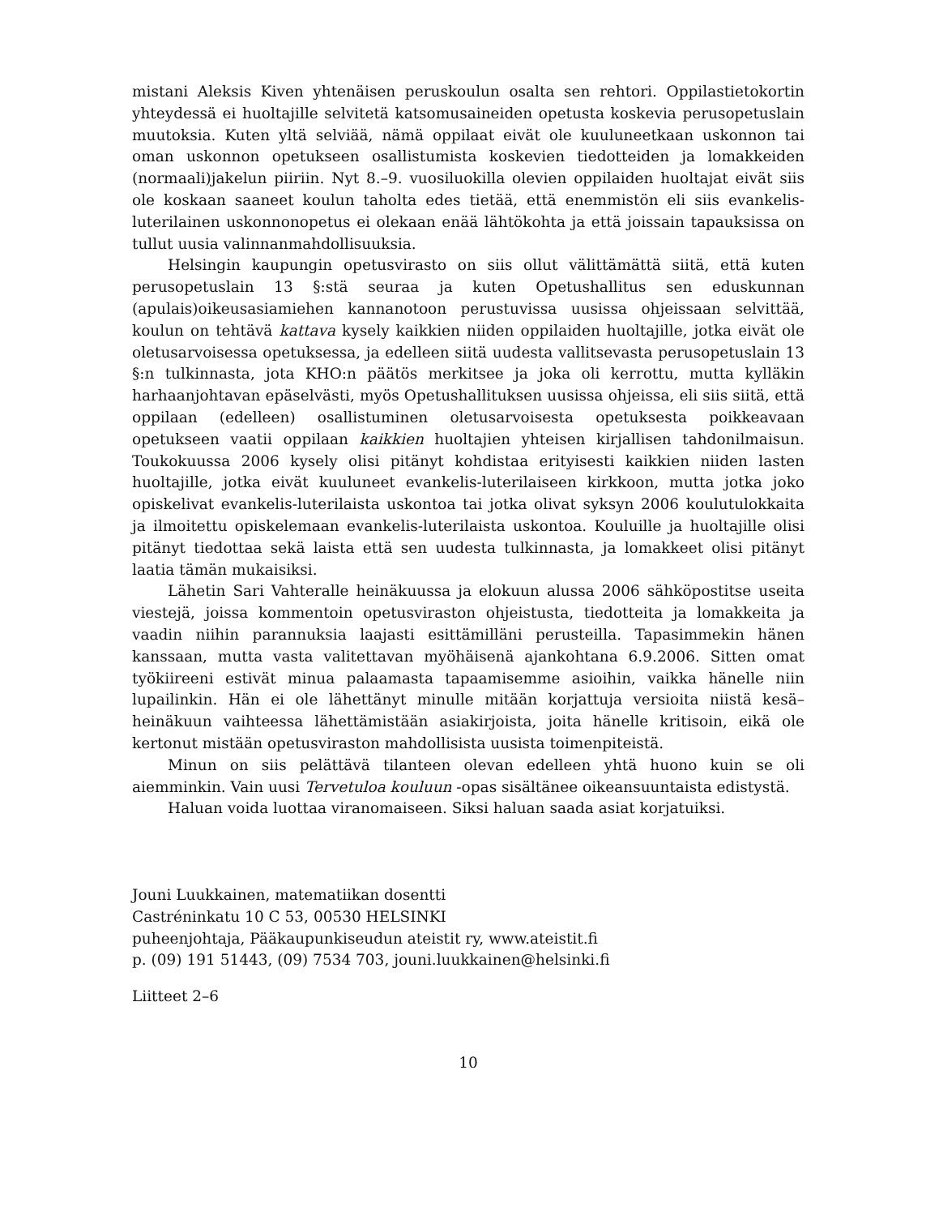mistani Aleksis Kiven yhtenäisen peruskoulun osalta sen rehtori. Oppilastietokortin yhteydessä ei huoltajille selvitetä katsomusaineiden opetusta koskevia perusopetuslain muutoksia. Kuten yltä selviää, nämä oppilaat eivät ole kuuluneetkaan uskonnon tai oman uskonnon opetukseen osallistumista koskevien tiedotteiden ja lomakkeiden (normaali)jakelun piiriin. Nyt 8.–9. vuosiluokilla olevien oppilaiden huoltajat eivät siis ole koskaan saaneet koulun taholta edes tietää, että enemmistön eli siis evankelis-luterilainen uskonnonopetus ei olekaan enää lähtökohta ja että joissain tapauksissa on tullut uusia valinnanmahdollisuuksia.
Helsingin kaupungin opetusvirasto on siis ollut välittämättä siitä, että kuten perusopetuslain 13 §:stä seuraa ja kuten Opetushallitus sen eduskunnan (apulais)oikeusasiamiehen kannanotoon perustuvissa uusissa ohjeissaan selvittää, koulun on tehtävä kattava kysely kaikkien niiden oppilaiden huoltajille, jotka eivät ole oletusarvoisessa opetuksessa, ja edelleen siitä uudesta vallitsevasta perusopetuslain 13 §:n tulkinnasta, jota KHO:n päätös merkitsee ja joka oli kerrottu, mutta kylläkin harhaanjohtavan epäselvästi, myös Opetushallituksen uusissa ohjeissa, eli siis siitä, että oppilaan (edelleen) osallistuminen oletusarvoisesta opetuksesta poikkeavaan opetukseen vaatii oppilaan kaikkien huoltajien yhteisen kirjallisen tahdonilmaisun. Toukokuussa 2006 kysely olisi pitänyt kohdistaa erityisesti kaikkien niiden lasten huoltajille, jotka eivät kuuluneet evankelis-luterilaiseen kirkkoon, mutta jotka joko opiskelivat evankelis-luterilaista uskontoa tai jotka olivat syksyn 2006 koulutulokkaita ja ilmoitettu opiskelemaan evankelis-luterilaista uskontoa. Kouluille ja huoltajille olisi pitänyt tiedottaa sekä laista että sen uudesta tulkinnasta, ja lomakkeet olisi pitänyt laatia tämän mukaisiksi.
Lähetin Sari Vahteralle heinäkuussa ja elokuun alussa 2006 sähköpostitse useita viestejä, joissa kommentoin opetusviraston ohjeistusta, tiedotteita ja lomakkeita ja vaadin niihin parannuksia laajasti esittämilläni perusteilla. Tapasimmekin hänen kanssaan, mutta vasta valitettavan myöhäisenä ajankohtana 6.9.2006. Sitten omat työkiireeni estivät minua palaamasta tapaamisemme asioihin, vaikka hänelle niin lupailinkin. Hän ei ole lähettänyt minulle mitään korjattuja versioita niistä kesä–heinäkuun vaihteessa lähettämistään asiakirjoista, joita hänelle kritisoin, eikä ole kertonut mistään opetusviraston mahdollisista uusista toimenpiteistä.
Minun on siis pelättävä tilanteen olevan edelleen yhtä huono kuin se oli aiemminkin. Vain uusi Tervetuloa kouluun -opas sisältänee oikeansuuntaista edistystä.
Haluan voida luottaa viranomaiseen. Siksi haluan saada asiat korjatuiksi.
Jouni Luukkainen, matematiikan dosentti
Castréninkatu 10 C 53, 00530 HELSINKI
puheenjohtaja, Pääkaupunkiseudun ateistit ry, www.ateistit.fi
p. (09) 191 51443, (09) 7534 703, jouni.luukkainen@helsinki.fi
Liitteet 2–6
10